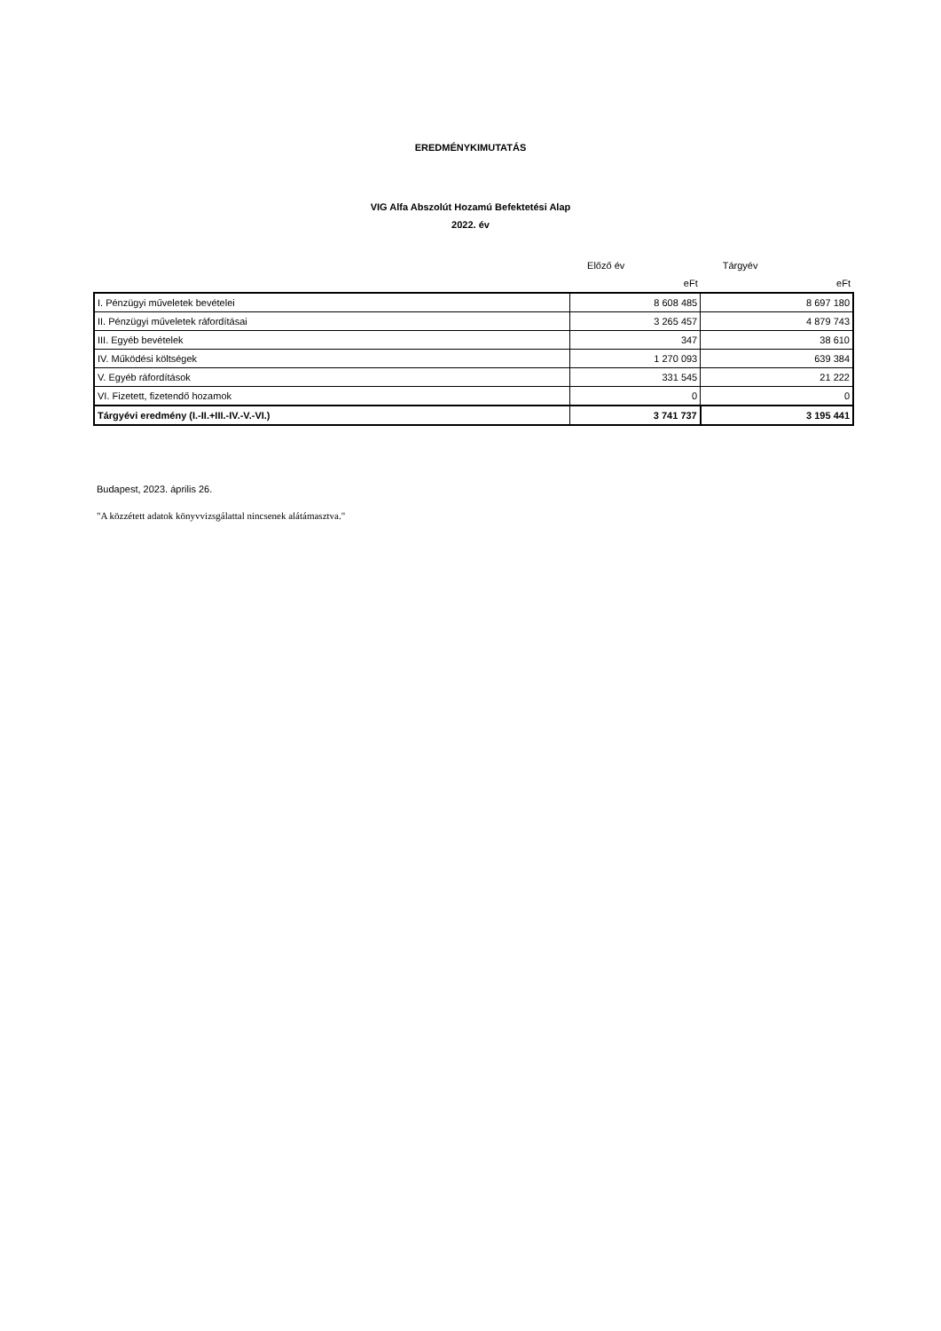EREDMÉNYKIMUTATÁS
VIG Alfa Abszolút Hozamú Befektetési Alap
2022. év
| | Előző év | Tárgyév |
| | eFt | eFt |
| I. Pénzügyi műveletek bevételei | 8 608 485 | 8 697 180 |
| II. Pénzügyi műveletek ráfordításai | 3 265 457 | 4 879 743 |
| III. Egyéb bevételek | 347 | 38 610 |
| IV. Működési költségek | 1 270 093 | 639 384 |
| V. Egyéb ráfordítások | 331 545 | 21 222 |
| VI. Fizetett, fizetendő hozamok | 0 | 0 |
| Tárgyévi eredmény (I.-II.+III.-IV.-V.-VI.) | 3 741 737 | 3 195 441 |
Budapest, 2023. április 26.
"A közzétett adatok könyvvizsgálattal nincsenek alátámasztva."